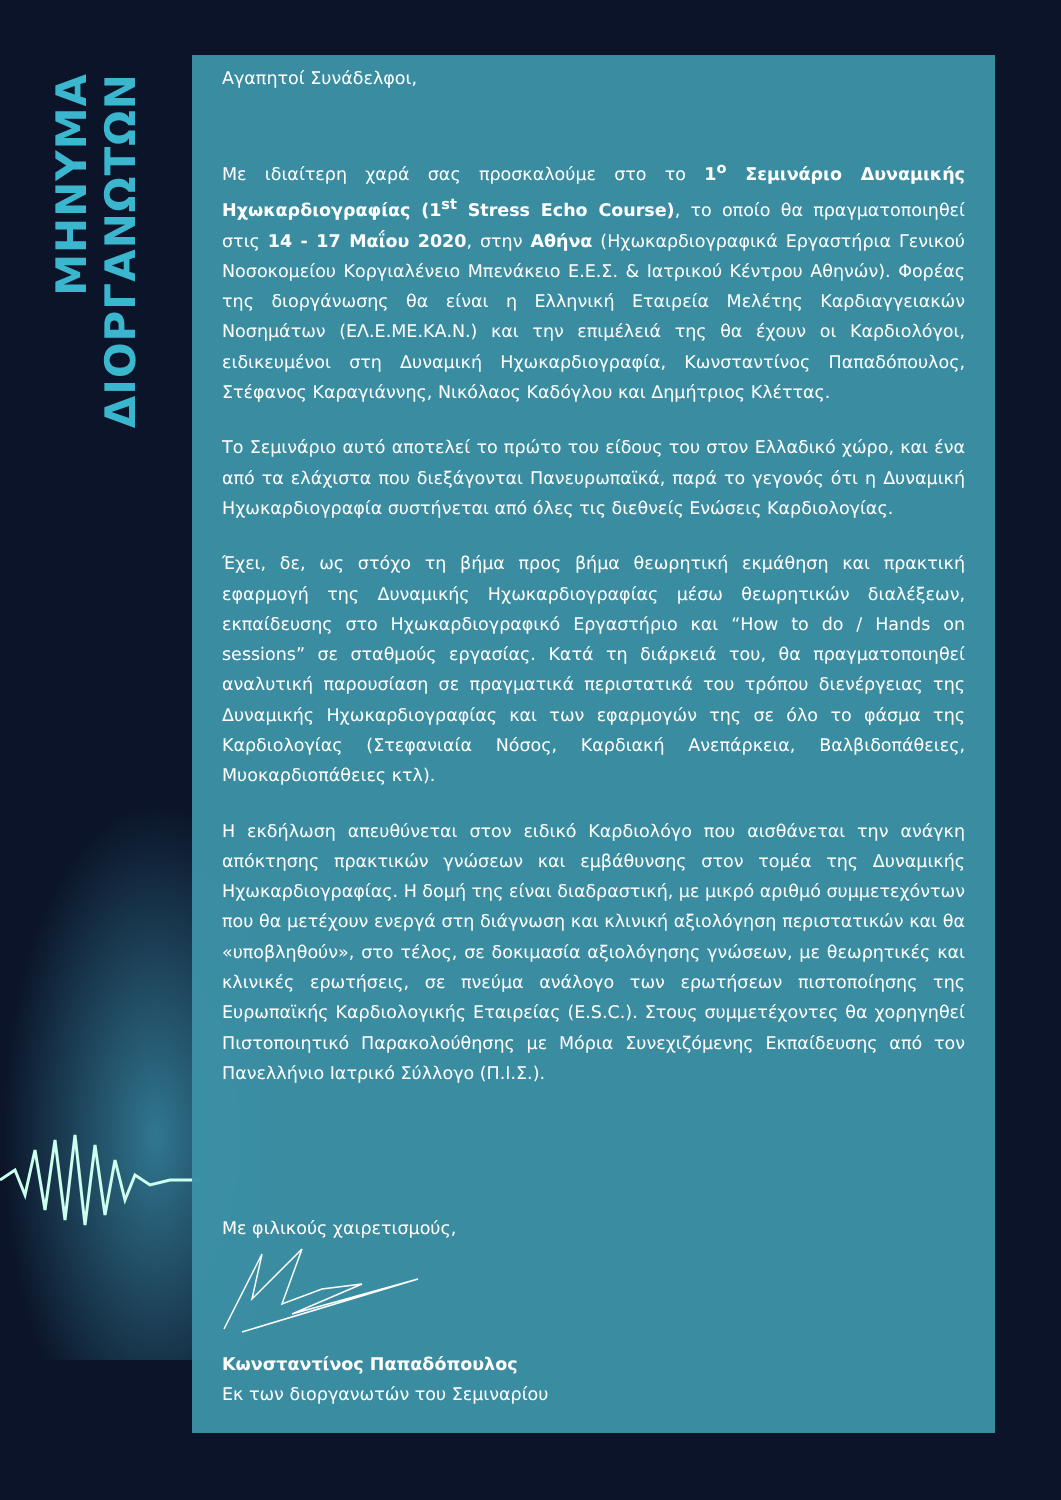ΜΗΝΥΜΑ ΔΙΟΡΓΑΝΩΤΩΝ
Αγαπητοί Συνάδελφοι,
Με ιδιαίτερη χαρά σας προσκαλούμε στο το 1<sup>ο</sup> Σεμινάριο Δυναμικής Ηχωκαρδιογραφίας (1<sup>st</sup> Stress Echo Course), το οποίο θα πραγματοποιηθεί στις 14 - 17 Μαΐου 2020, στην Αθήνα (Ηχωκαρδιογραφικά Εργαστήρια Γενικού Νοσοκομείου Κοργιαλένειο Μπενάκειο Ε.Ε.Σ. & Ιατρικού Κέντρου Αθηνών). Φορέας της διοργάνωσης θα είναι η Ελληνική Εταιρεία Μελέτης Καρδιαγγειακών Νοσημάτων (ΕΛ.Ε.ΜΕ.ΚΑ.Ν.) και την επιμέλειά της θα έχουν οι Καρδιολόγοι, ειδικευμένοι στη Δυναμική Ηχωκαρδιογραφία, Κωνσταντίνος Παπαδόπουλος, Στέφανος Καραγιάννης, Νικόλαος Καδόγλου και Δημήτριος Κλέττας.
Το Σεμινάριο αυτό αποτελεί το πρώτο του είδους του στον Ελλαδικό χώρο, και ένα από τα ελάχιστα που διεξάγονται Πανευρωπαϊκά, παρά το γεγονός ότι η Δυναμική Ηχωκαρδιογραφία συστήνεται από όλες τις διεθνείς Ενώσεις Καρδιολογίας.
Έχει, δε, ως στόχο τη βήμα προς βήμα θεωρητική εκμάθηση και πρακτική εφαρμογή της Δυναμικής Ηχωκαρδιογραφίας μέσω θεωρητικών διαλέξεων, εκπαίδευσης στο Ηχωκαρδιογραφικό Εργαστήριο και “How to do / Hands on sessions” σε σταθμούς εργασίας. Κατά τη διάρκειά του, θα πραγματοποιηθεί αναλυτική παρουσίαση σε πραγματικά περιστατικά του τρόπου διενέργειας της Δυναμικής Ηχωκαρδιογραφίας και των εφαρμογών της σε όλο το φάσμα της Καρδιολογίας (Στεφανιαία Νόσος, Καρδιακή Ανεπάρκεια, Βαλβιδοπάθειες, Μυοκαρδιοπάθειες κτλ).
Η εκδήλωση απευθύνεται στον ειδικό Καρδιολόγο που αισθάνεται την ανάγκη απόκτησης πρακτικών γνώσεων και εμβάθυνσης στον τομέα της Δυναμικής Ηχωκαρδιογραφίας. Η δομή της είναι διαδραστική, με μικρό αριθμό συμμετεχόντων που θα μετέχουν ενεργά στη διάγνωση και κλινική αξιολόγηση περιστατικών και θα «υποβληθούν», στο τέλος, σε δοκιμασία αξιολόγησης γνώσεων, με θεωρητικές και κλινικές ερωτήσεις, σε πνεύμα ανάλογο των ερωτήσεων πιστοποίησης της Ευρωπαϊκής Καρδιολογικής Εταιρείας (E.S.C.). Στους συμμετέχοντες θα χορηγηθεί Πιστοποιητικό Παρακολούθησης με Μόρια Συνεχιζόμενης Εκπαίδευσης από τον Πανελλήνιο Ιατρικό Σύλλογο (Π.Ι.Σ.).
Με φιλικούς χαιρετισμούς,
Κωνσταντίνος Παπαδόπουλος
Εκ των διοργανωτών του Σεμιναρίου